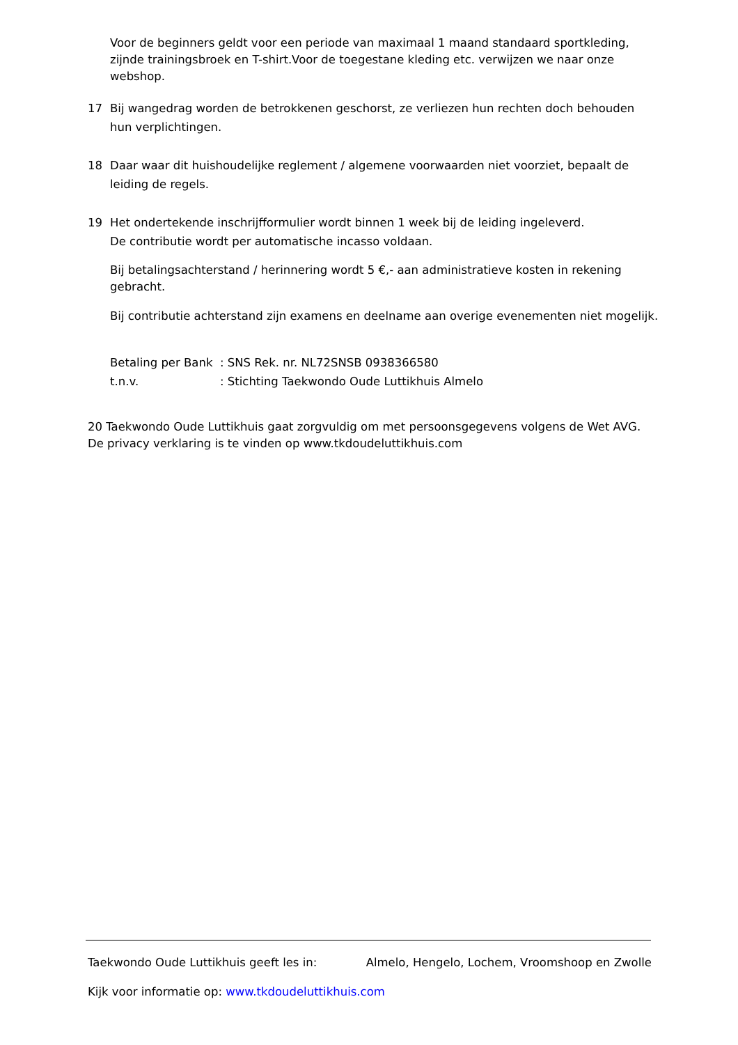Voor de beginners geldt voor een periode van maximaal 1 maand standaard sportkleding, zijnde trainingsbroek en T-shirt.Voor de toegestane kleding etc. verwijzen we naar onze webshop.
17 Bij wangedrag worden de betrokkenen geschorst, ze verliezen hun rechten doch behouden hun verplichtingen.
18 Daar waar dit huishoudelijke reglement / algemene voorwaarden niet voorziet, bepaalt de leiding de regels.
19 Het ondertekende inschrijfformulier wordt binnen 1 week bij de leiding ingeleverd.
De contributie wordt per automatische incasso voldaan.
Bij betalingsachterstand / herinnering wordt 5 €,- aan administratieve kosten in rekening gebracht.
Bij contributie achterstand zijn examens en deelname aan overige evenementen niet mogelijk.
Betaling per Bank: SNS Rek. nr. NL72SNSB 0938366580
t.n.v.: Stichting Taekwondo Oude Luttikhuis Almelo
20 Taekwondo Oude Luttikhuis gaat zorgvuldig om met persoonsgegevens volgens de Wet AVG. De privacy verklaring is te vinden op www.tkdoudeluttikhuis.com
Taekwondo Oude Luttikhuis geeft les in: Almelo, Hengelo, Lochem, Vroomshoop en Zwolle
Kijk voor informatie op: www.tkdoudeluttikhuis.com